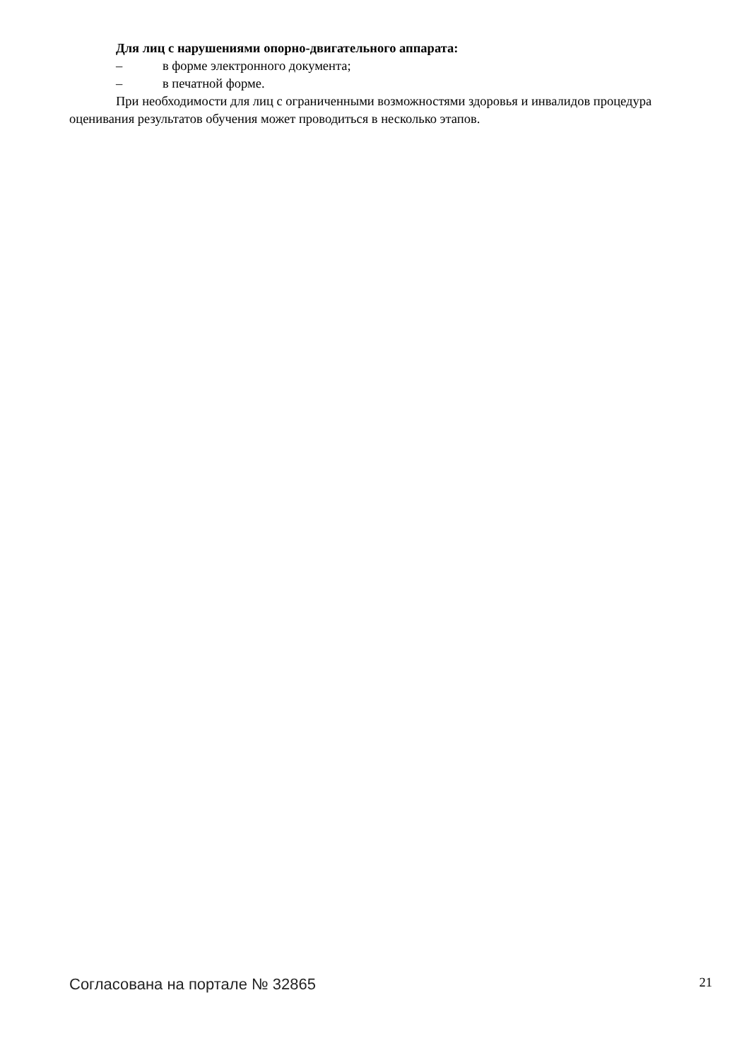Для лиц с нарушениями опорно-двигательного аппарата:
– в форме электронного документа;
– в печатной форме.
При необходимости для лиц с ограниченными возможностями здоровья и инвалидов процедура оценивания результатов обучения может проводиться в несколько этапов.
Согласована на портале № 32865 21